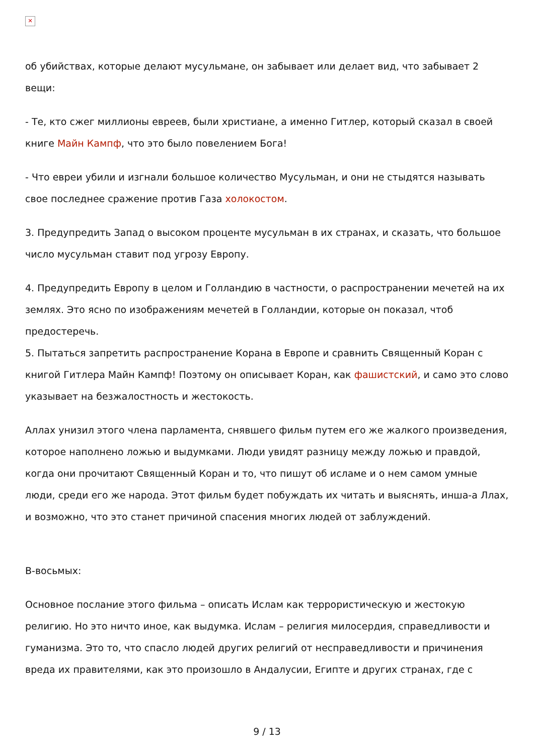✕
об убийствах, которые делают мусульмане, он забывает или делает вид, что забывает 2 вещи:
- Те, кто сжег миллионы евреев, были христиане, а именно Гитлер, который сказал в своей книге Майн Кампф, что это было повелением Бога!
- Что евреи убили и изгнали большое количество Мусульман, и они не стыдятся называть свое последнее сражение против Газа холокостом.
3. Предупредить Запад о высоком проценте мусульман в их странах, и сказать, что большое число мусульман ставит под угрозу Европу.
4. Предупредить Европу в целом и Голландию в частности, о распространении мечетей на их землях. Это ясно по изображениям мечетей в Голландии, которые он показал, чтоб предостеречь.
5. Пытаться запретить распространение Корана в Европе и сравнить Священный Коран с книгой Гитлера Майн Кампф! Поэтому он описывает Коран, как фашистский, и само это слово указывает на безжалостность и жестокость.
Аллах унизил этого члена парламента, снявшего фильм путем его же жалкого произведения, которое наполнено ложью и выдумками. Люди увидят разницу между ложью и правдой, когда они прочитают Священный Коран и то, что пишут об исламе и о нем самом умные люди, среди его же народа. Этот фильм будет побуждать их читать и выяснять, инша-а Ллах, и возможно, что это станет причиной спасения многих людей от заблуждений.
В-восьмых:
Основное послание этого фильма – описать Ислам как террористическую и жестокую религию. Но это ничто иное, как выдумка. Ислам – религия милосердия, справедливости и гуманизма. Это то, что спасло людей других религий от несправедливости и причинения вреда их правителями, как это произошло в Андалусии, Египте и других странах, где с
9 / 13